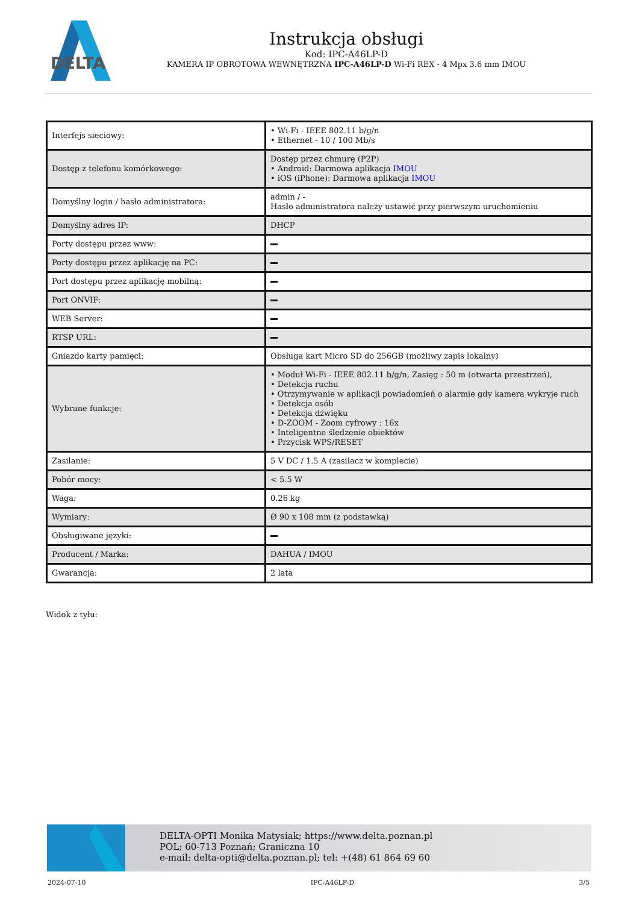DELTA
Instrukcja obsługi
Kod: IPC-A46LP-D
KAMERA IP OBROTOWA WEWNĘTRZNA IPC-A46LP-D Wi-Fi REX - 4 Mpx 3.6 mm IMOU
| Interfejs sieciowy: | • Wi-Fi - IEEE 802.11 b/g/n • Ethernet - 10 / 100 Mb/s |
| Dostęp z telefonu komórkowego: | Dostęp przez chmurę (P2P) • Android: Darmowa aplikacja IMOU • iOS (iPhone): Darmowa aplikacja IMOU |
| Domyślny login / hasło administratora: | admin / - Hasło administratora należy ustawić przy pierwszym uruchomieniu |
| Domyślny adres IP: | DHCP |
| Porty dostępu przez www: | |
| Porty dostępu przez aplikację na PC: | |
| Port dostępu przez aplikację mobilną: | |
| Port ONVIF: | |
| WEB Server: | |
| RTSP URL: | |
| Gniazdo karty pamięci: | Obsługa kart Micro SD do 256GB (możliwy zapis lokalny) |
| Wybrane funkcje: | • Moduł Wi-Fi - IEEE 802.11 b/g/n, Zasięg : 50 m (otwarta przestrzeń), • Detekcja ruchu • Otrzymywanie w aplikacji powiadomień o alarmie gdy kamera wykryje ruch • Detekcja osób • Detekcja dźwięku • D-ZOOM - Zoom cyfrowy : 16x • Inteligentne śledzenie obiektów • Przycisk WPS/RESET |
| Zasilanie: | 5 V DC / 1.5 A (zasilacz w komplecie) |
| Pobór mocy: | < 5.5 W |
| Waga: | 0.26 kg |
| Wymiary: | Ø 90 x 108 mm (z podstawką) |
| Obsługiwane języki: | |
| Producent / Marka: | DAHUA / IMOU |
| Gwarancja: | 2 lata |
Widok z tyłu:
DELTA-OPTI Monika Matysiak; https://www.delta.poznan.pl
POL; 60-713 Poznań; Graniczna 10
e-mail: delta-opti@delta.poznan.pl; tel: +(48) 61 864 69 60
2024-07-10 IPC-A46LP-D 3/5